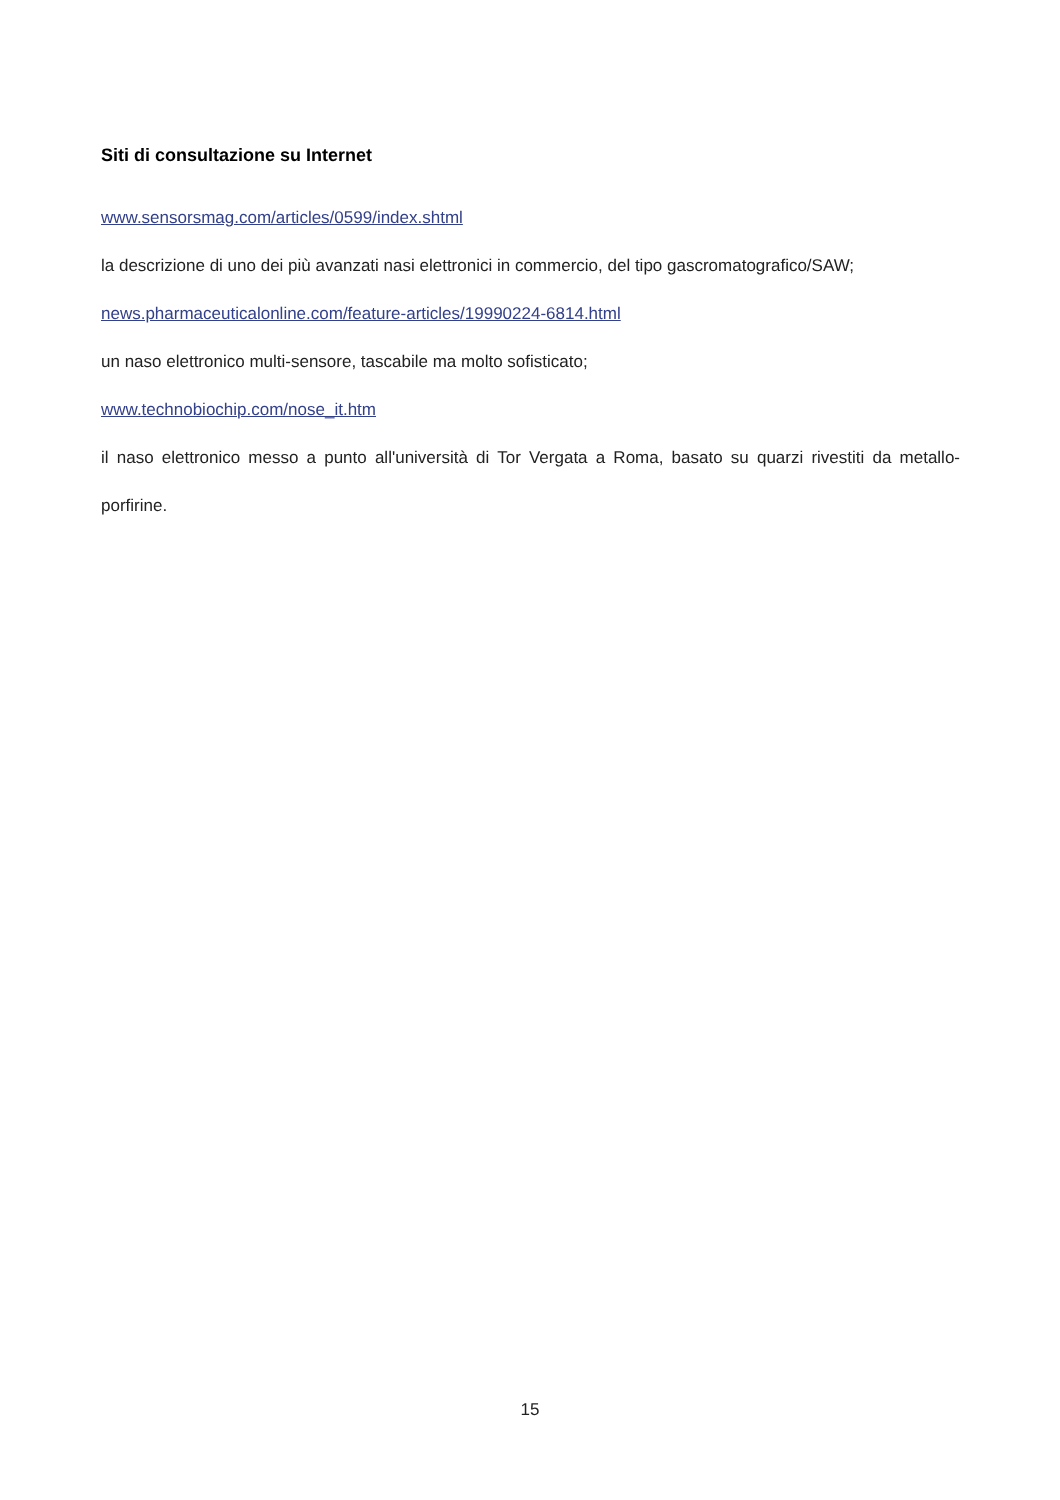Siti di consultazione su Internet
www.sensorsmag.com/articles/0599/index.shtml
la descrizione di uno dei più avanzati nasi elettronici in commercio, del tipo gascromatografico/SAW;
news.pharmaceuticalonline.com/feature-articles/19990224-6814.html
un naso elettronico multi-sensore, tascabile ma molto sofisticato;
www.technobiochip.com/nose_it.htm
il naso elettronico messo a punto all'università di Tor Vergata a Roma, basato su quarzi rivestiti da metallo-porfirine.
15